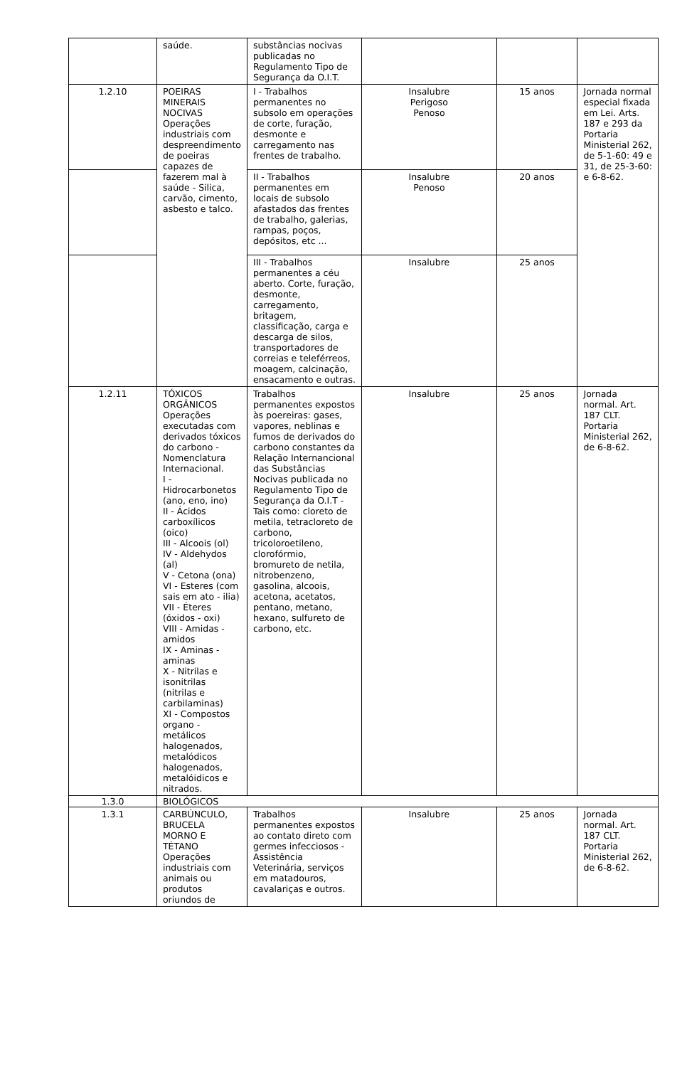| | saúde. | substâncias nocivas publicadas no Regulamento Tipo de Segurança da O.I.T. | | | |
| 1.2.10 | POEIRAS MINERAIS NOCIVAS Operações industriais com despreendimento de poeiras capazes de fazerem mal à saúde - Silica, carvão, cimento, asbesto e talco. | I - Trabalhos permanentes no subsolo em operações de corte, furação, desmonte e carregamento nas frentes de trabalho. | Insalubre Perigoso Penoso | 15 anos | Jornada normal especial fixada em Lei. Arts. 187 e 293 da Portaria Ministerial 262, de 5-1-60: 49 e 31, de 25-3-60: e 6-8-62. |
| | | II - Trabalhos permanentes em locais de subsolo afastados das frentes de trabalho, galerias, rampas, poços, depósitos, etc ... | Insalubre Penoso | 20 anos | |
| | | III - Trabalhos permanentes a céu aberto. Corte, furação, desmonte, carregamento, britagem, classificação, carga e descarga de silos, transportadores de correias e teleférreos, moagem, calcinação, ensacamento e outras. | Insalubre | 25 anos | |
| 1.2.11 | TÓXICOS ORGÂNICOS Operações executadas com derivados tóxicos do carbono - Nomenclatura Internacional. I - Hidrocarbonetos (ano, eno, ino) II - Ácidos carboxílicos (oico) III - Alcoois (ol) IV - Aldehydos (al) V - Cetona (ona) VI - Esteres (com sais em ato - ilia) VII - Éteres (óxidos - oxi) VIII - Amidas - amidos IX - Aminas - aminas X - Nitrilas e isonitrilas (nitrilas e carbilaminas) XI - Compostos organo - metálicos halogenados, metalódicos halogenados, metalóidicos e nitrados. | Trabalhos permanentes expostos às poereiras: gases, vapores, neblinas e fumos de derivados do carbono constantes da Relação Internancional das Substâncias Nocivas publicada no Regulamento Tipo de Segurança da O.I.T - Tais como: cloreto de metila, tetracloreto de carbono, tricoloroetileno, clorofórmio, bromureto de netila, nitrobenzeno, gasolina, alcoois, acetona, acetatos, pentano, metano, hexano, sulfureto de carbono, etc. | Insalubre | 25 anos | Jornada normal. Art. 187 CLT. Portaria Ministerial 262, de 6-8-62. |
| 1.3.0 | BIOLÓGICOS | | | | |
| 1.3.1 | CARBÚNCULO, BRUCELA MORNO E TÉTANO Operações industriais com animais ou produtos oriundos de | Trabalhos permanentes expostos ao contato direto com germes infecciosos - Assistência Veterinária, serviços em matadouros, cavalariças e outros. | Insalubre | 25 anos | Jornada normal. Art. 187 CLT. Portaria Ministerial 262, de 6-8-62. |